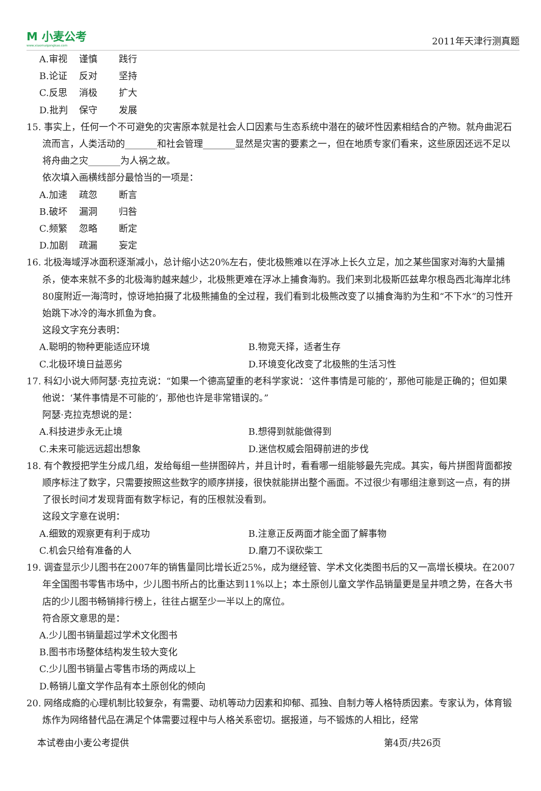M 小麦公考
www.xiaomaigongkao.com
2011年天津行测真题
A.审视 谨慎 践行
B.论证 反对 坚持
C.反思 消极 扩大
D.批判 保守 发展
15. 事实上，任何一个不可避免的灾害原本就是社会人口因素与生态系统中潜在的破坏性因素相结合的产物。就舟曲泥石流而言，人类活动的_______和社会管理_______显然是灾害的要素之一，但在地质专家们看来，这些原因还远不足以将舟曲之灾_______为人祸之故。
依次填入画横线部分最恰当的一项是：
A.加速 疏忽 断言
B.破坏 漏洞 归咎
C.频繁 忽略 断定
D.加剧 疏漏 妄定
16. 北极海域浮冰面积逐渐减小，总计缩小达20%左右，使北极熊难以在浮冰上长久立足，加之某些国家对海豹大量捕杀，使本来就不多的北极海豹越来越少，北极熊更难在浮冰上捕食海豹。我们来到北极斯匹兹卑尔根岛西北海岸北纬80度附近一海湾时，惊讶地拍摄了北极熊捕鱼的全过程，我们看到北极熊改变了以捕食海豹为生和“不下水”的习性开始跳下冰冷的海水抓鱼为食。
这段文字充分表明：
A.聪明的物种更能适应环境 B.物竞天择，适者生存
C.北极环境日益恶劣 D.环境变化改变了北极熊的生活习性
17. 科幻小说大师阿瑟·克拉克说：“如果一个德高望重的老科学家说：‘这件事情是可能的’，那他可能是正确的；但如果他说：‘某件事情是不可能的’，那他也许是非常错误的。”
阿瑟·克拉克想说的是：
A.科技进步永无止境 B.想得到就能做得到
C.未来可能远远超出想象 D.迷信权威会阻碍前进的步伐
18. 有个教授把学生分成几组，发给每组一些拼图碎片，并且计时，看看哪一组能够最先完成。其实，每片拼图背面都按顺序标注了数字，只需要按照这些数字的顺序拼接，很快就能拼出整个画面。不过很少有哪组注意到这一点，有的拼了很长时间才发现背面有数字标记，有的压根就没看到。
这段文字意在说明：
A.细致的观察更有利于成功 B.注意正反两面才能全面了解事物
C.机会只给有准备的人 D.磨刀不误砍柴工
19. 调查显示少儿图书在2007年的销售量同比增长近25%，成为继经管、学术文化类图书后的又一高增长模块。在2007年全国图书零售市场中，少儿图书所占的比重达到11%以上；本土原创儿童文学作品销量更是呈井喷之势，在各大书店的少儿图书畅销排行榜上，往往占据至少一半以上的席位。
符合原文意思的是：
A.少儿图书销量超过学术文化图书
B.图书市场整体结构发生较大变化
C.少儿图书销量占零售市场的两成以上
D.畅销儿童文学作品有本土原创化的倾向
20. 网络成瘾的心理机制比较复杂，有需要、动机等动力因素和抑郁、孤独、自制力等人格特质因素。专家认为，体育锻炼作为网络替代品在满足个体需要过程中与人格关系密切。据报道，与不锻炼的人相比，经常
本试卷由小麦公考提供 第4页/共26页